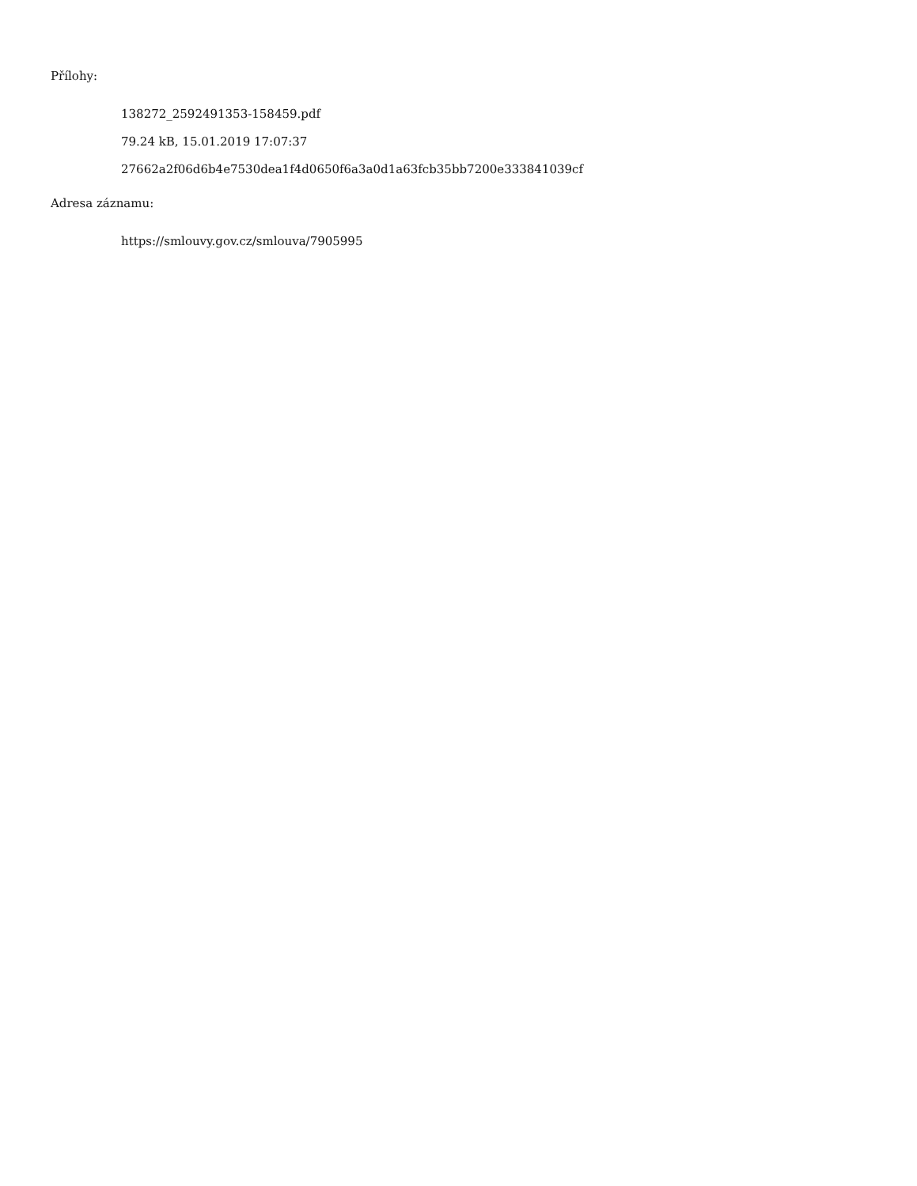Přílohy:
138272_2592491353-158459.pdf
79.24 kB, 15.01.2019 17:07:37
27662a2f06d6b4e7530dea1f4d0650f6a3a0d1a63fcb35bb7200e333841039cf
Adresa záznamu:
https://smlouvy.gov.cz/smlouva/7905995